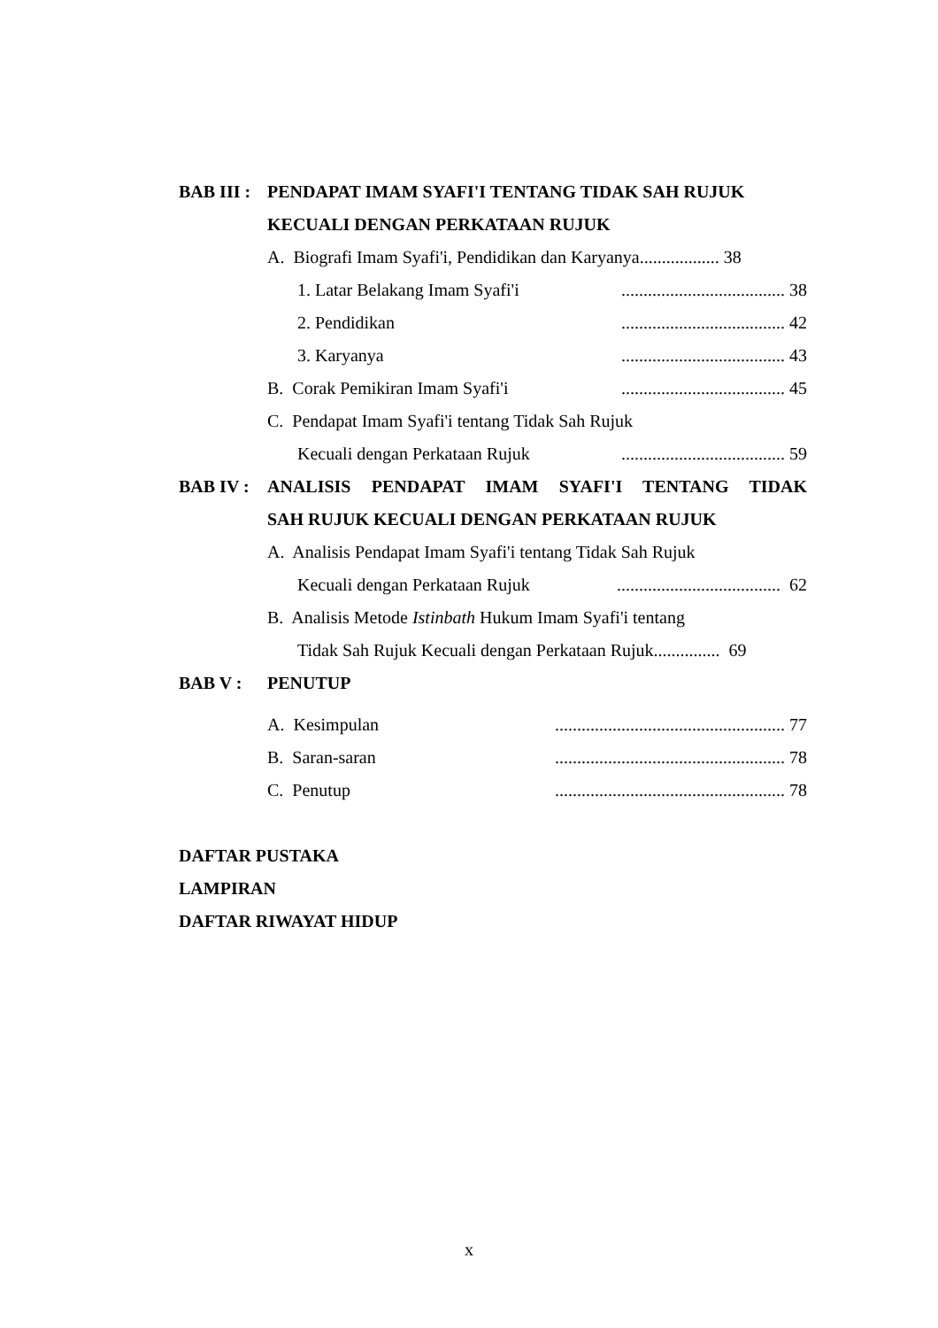BAB III : PENDAPAT IMAM SYAFI'I TENTANG TIDAK SAH RUJUK
KECUALI DENGAN PERKATAAN RUJUK
A. Biografi Imam Syafi'i, Pendidikan dan Karyanya.................. 38
1. Latar Belakang Imam Syafi'i..................................... 38
2. Pendidikan..................................... 42
3. Karyanya..................................... 43
B. Corak Pemikiran Imam Syafi'i..................................... 45
C. Pendapat Imam Syafi'i tentang Tidak Sah Rujuk
Kecuali dengan Perkataan Rujuk..................................... 59
BAB IV : ANALISIS PENDAPAT IMAM SYAFI'I TENTANG TIDAK
SAH RUJUK KECUALI DENGAN PERKATAAN RUJUK
A. Analisis Pendapat Imam Syafi'i tentang Tidak Sah Rujuk
Kecuali dengan Perkataan Rujuk..................................... 62
B. Analisis Metode Istinbath Hukum Imam Syafi'i tentang
Tidak Sah Rujuk Kecuali dengan Perkataan Rujuk............... 69
BAB V : PENUTUP
A. Kesimpulan.................................................... 77
B. Saran-saran.................................................... 78
C. Penutup.................................................... 78
DAFTAR PUSTAKA
LAMPIRAN
DAFTAR RIWAYAT HIDUP
x